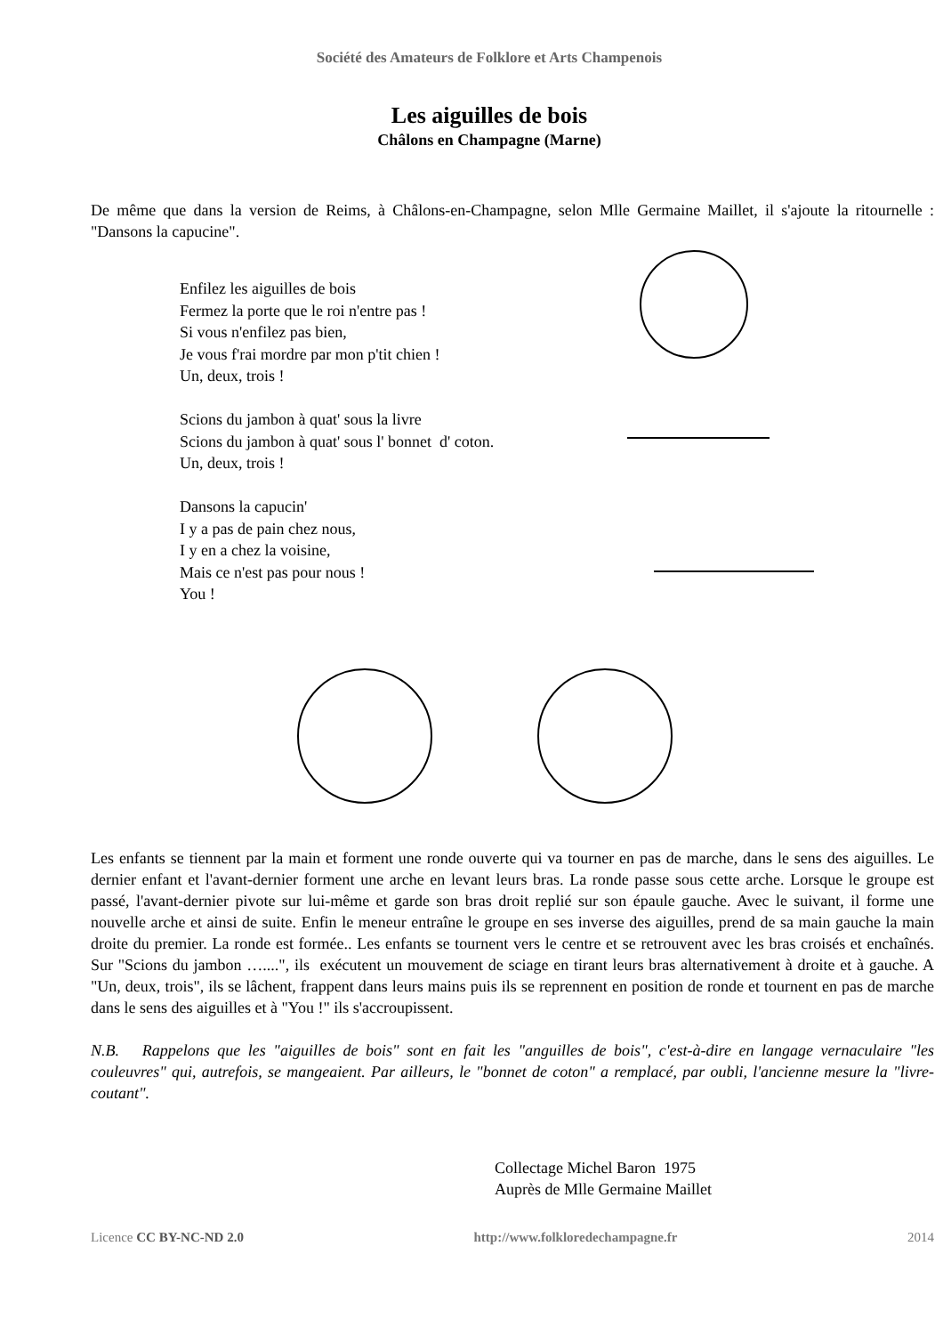Société des Amateurs de Folklore et Arts Champenois
Les aiguilles de bois
Châlons en Champagne (Marne)
De même que dans la version de Reims, à Châlons-en-Champagne, selon Mlle Germaine Maillet, il s'ajoute la ritournelle : "Dansons la capucine".
Enfilez les aiguilles de bois
Fermez la porte que le roi n'entre pas !
Si vous n'enfilez pas bien,
Je vous f'rai mordre par mon p'tit chien !
Un, deux, trois !
Scions du jambon à quat' sous la livre
Scions du jambon à quat' sous l' bonnet d' coton.
Un, deux, trois !
Dansons la capucin'
I y a pas de pain chez nous,
I y en a chez la voisine,
Mais ce n'est pas pour nous !
You !
Les enfants se tiennent par la main et forment une ronde ouverte qui va tourner en pas de marche, dans le sens des aiguilles. Le dernier enfant et l'avant-dernier forment une arche en levant leurs bras. La ronde passe sous cette arche. Lorsque le groupe est passé, l'avant-dernier pivote sur lui-même et garde son bras droit replié sur son épaule gauche. Avec le suivant, il forme une nouvelle arche et ainsi de suite. Enfin le meneur entraîne le groupe en ses inverse des aiguilles, prend de sa main gauche la main droite du premier. La ronde est formée.. Les enfants se tournent vers le centre et se retrouvent avec les bras croisés et enchaînés. Sur "Scions du jambon …....", ils exécutent un mouvement de sciage en tirant leurs bras alternativement à droite et à gauche. A "Un, deux, trois", ils se lâchent, frappent dans leurs mains puis ils se reprennent en position de ronde et tournent en pas de marche dans le sens des aiguilles et à "You !" ils s'accroupissent.
N.B. Rappelons que les "aiguilles de bois" sont en fait les "anguilles de bois", c'est-à-dire en langage vernaculaire "les couleuvres" qui, autrefois, se mangeaient. Par ailleurs, le "bonnet de coton" a remplacé, par oubli, l'ancienne mesure la "livre-coutant".
Collectage Michel Baron 1975
Auprès de Mlle Germaine Maillet
Licence CC BY-NC-ND 2.0 http://www.folkloredechampagne.fr 2014